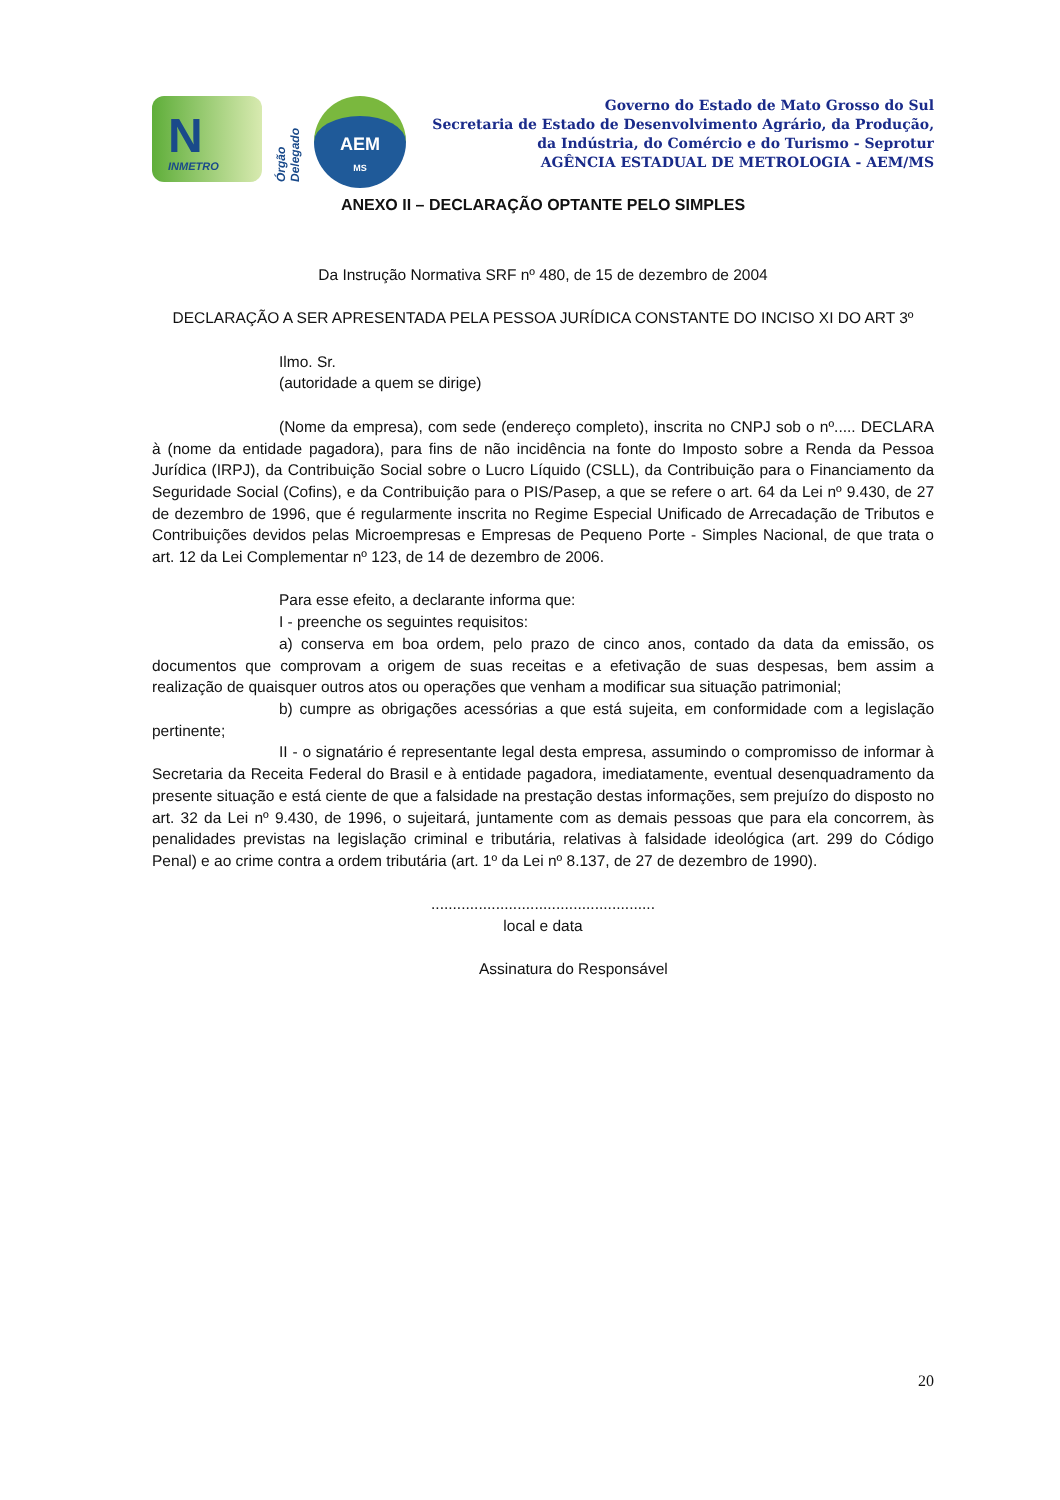N INMETRO
Órgão Delegado
AEM
MS
Governo do Estado de Mato Grosso do Sul
Secretaria de Estado de Desenvolvimento Agrário, da Produção,
da Indústria, do Comércio e do Turismo - Seprotur
AGÊNCIA ESTADUAL DE METROLOGIA - AEM/MS
ANEXO II – DECLARAÇÃO OPTANTE PELO SIMPLES
Da Instrução Normativa SRF nº 480, de 15 de dezembro de 2004
DECLARAÇÃO A SER APRESENTADA PELA PESSOA JURÍDICA CONSTANTE DO INCISO XI DO ART 3º
Ilmo. Sr.
(autoridade a quem se dirige)
(Nome da empresa), com sede (endereço completo), inscrita no CNPJ sob o nº..... DECLARA à (nome da entidade pagadora), para fins de não incidência na fonte do Imposto sobre a Renda da Pessoa Jurídica (IRPJ), da Contribuição Social sobre o Lucro Líquido (CSLL), da Contribuição para o Financiamento da Seguridade Social (Cofins), e da Contribuição para o PIS/Pasep, a que se refere o art. 64 da Lei nº 9.430, de 27 de dezembro de 1996, que é regularmente inscrita no Regime Especial Unificado de Arrecadação de Tributos e Contribuições devidos pelas Microempresas e Empresas de Pequeno Porte - Simples Nacional, de que trata o art. 12 da Lei Complementar nº 123, de 14 de dezembro de 2006.
Para esse efeito, a declarante informa que:
I - preenche os seguintes requisitos:
a) conserva em boa ordem, pelo prazo de cinco anos, contado da data da emissão, os documentos que comprovam a origem de suas receitas e a efetivação de suas despesas, bem assim a realização de quaisquer outros atos ou operações que venham a modificar sua situação patrimonial;
b) cumpre as obrigações acessórias a que está sujeita, em conformidade com a legislação pertinente;
II - o signatário é representante legal desta empresa, assumindo o compromisso de informar à Secretaria da Receita Federal do Brasil e à entidade pagadora, imediatamente, eventual desenquadramento da presente situação e está ciente de que a falsidade na prestação destas informações, sem prejuízo do disposto no art. 32 da Lei nº 9.430, de 1996, o sujeitará, juntamente com as demais pessoas que para ela concorrem, às penalidades previstas na legislação criminal e tributária, relativas à falsidade ideológica (art. 299 do Código Penal) e ao crime contra a ordem tributária (art. 1º da Lei nº 8.137, de 27 de dezembro de 1990).
....................................................
local e data
Assinatura do Responsável
20